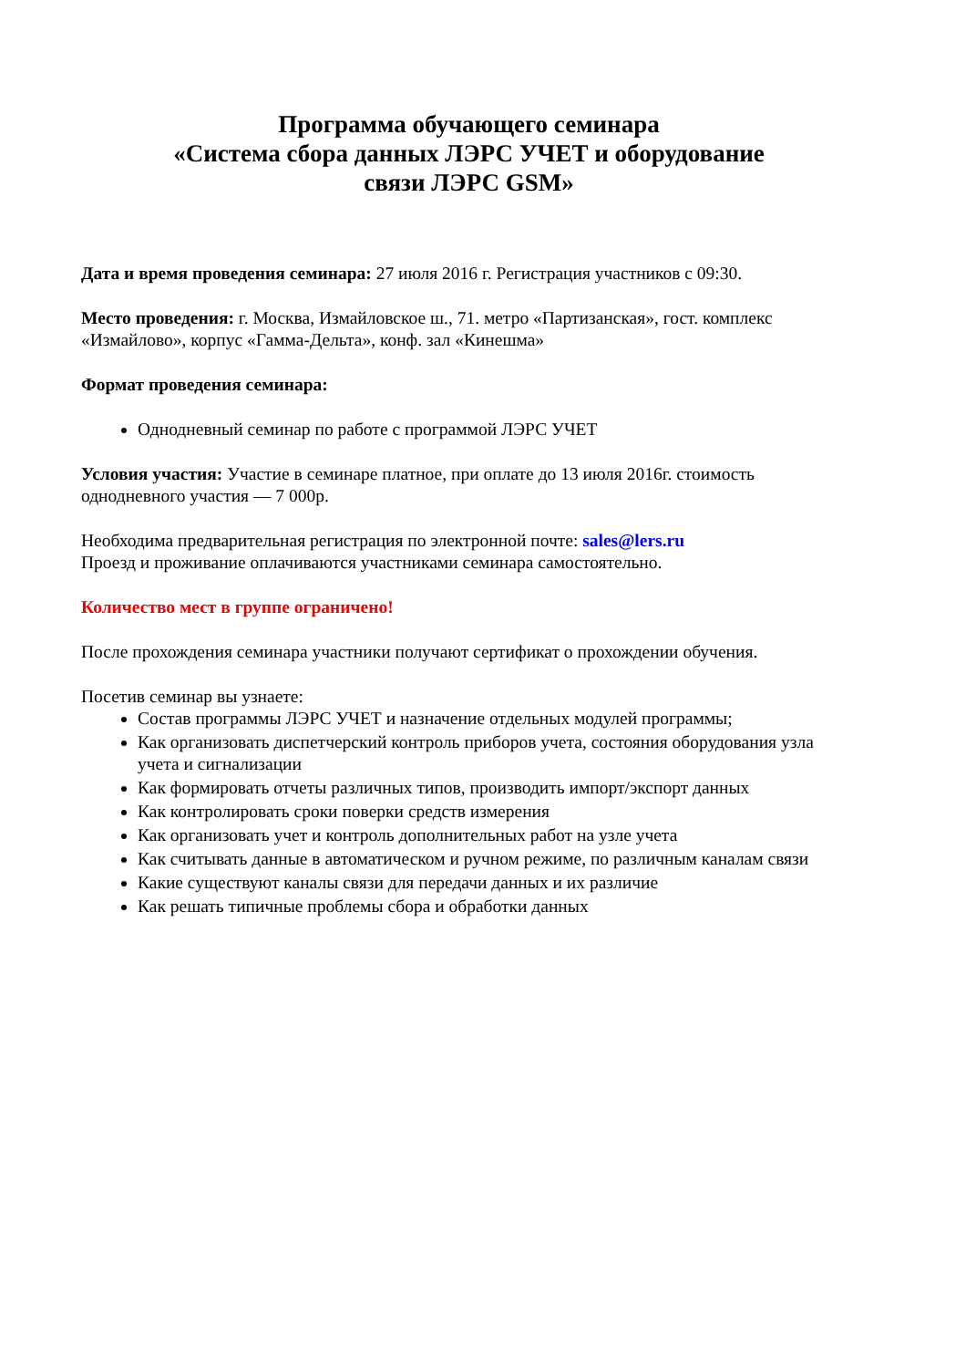Программа обучающего семинара
«Система сбора данных ЛЭРС УЧЕТ и оборудование
связи ЛЭРС GSM»
Дата и время проведения семинара: 27 июля 2016 г. Регистрация участников с 09:30.
Место проведения: г. Москва, Измайловское ш., 71. метро «Партизанская», гост. комплекс «Измайлово», корпус «Гамма-Дельта», конф. зал «Кинешма»
Формат проведения семинара:
Однодневный семинар по работе с программой ЛЭРС УЧЕТ
Условия участия: Участие в семинаре платное, при оплате до 13 июля 2016г. стоимость однодневного участия — 7 000р.
Необходима предварительная регистрация по электронной почте: sales@lers.ru
Проезд и проживание оплачиваются участниками семинара самостоятельно.
Количество мест в группе ограничено!
После прохождения семинара участники получают сертификат о прохождении обучения.
Посетив семинар вы узнаете:
Состав программы ЛЭРС УЧЕТ и назначение отдельных модулей программы;
Как организовать диспетчерский контроль приборов учета, состояния оборудования узла учета и сигнализации
Как формировать отчеты различных типов, производить импорт/экспорт данных
Как контролировать сроки поверки средств измерения
Как организовать учет и контроль дополнительных работ на узле учета
Как считывать данные в автоматическом и ручном режиме, по различным каналам связи
Какие существуют каналы связи для передачи данных и их различие
Как решать типичные проблемы сбора и обработки данных